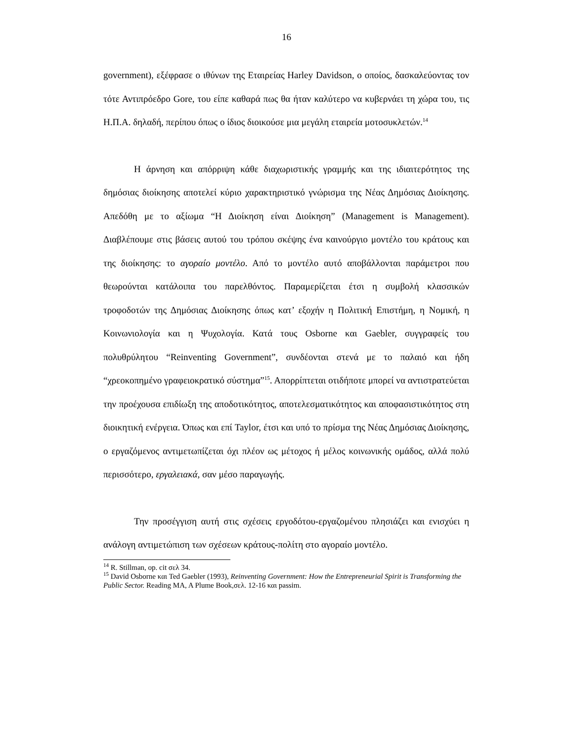16
government), εξέφρασε ο ιθύνων της Εταιρείας Harley Davidson, ο οποίος, δασκαλεύοντας τον τότε Αντιπρόεδρο Gore, του είπε καθαρά πως θα ήταν καλύτερο να κυβερνάει τη χώρα του, τις Η.Π.Α. δηλαδή, περίπου όπως ο ίδιος διοικούσε μια μεγάλη εταιρεία μοτοσυκλετών.<sup>14</sup>
Η άρνηση και απόρριψη κάθε διαχωριστικής γραμμής και της ιδιαιτερότητος της δημόσιας διοίκησης αποτελεί κύριο χαρακτηριστικό γνώρισμα της Νέας Δημόσιας Διοίκησης. Απεδόθη με το αξίωμα “Η Διοίκηση είναι Διοίκηση” (Management is Management). Διαβλέπουμε στις βάσεις αυτού του τρόπου σκέψης ένα καινούργιο μοντέλο του κράτους και της διοίκησης: το αγοραίο μοντέλο. Από το μοντέλο αυτό αποβάλλονται παράμετροι που θεωρούνται κατάλοιπα του παρελθόντος. Παραμερίζεται έτσι η συμβολή κλασσικών τροφοδοτών της Δημόσιας Διοίκησης όπως κατ’ εξοχήν η Πολιτική Επιστήμη, η Νομική, η Κοινωνιολογία και η Ψυχολογία. Κατά τους Osborne και Gaebler, συγγραφείς του πολυθρύλητου “Reinventing Government”, συνδέονται στενά με το παλαιό και ήδη “χρεοκοπημένο γραφειοκρατικό σύστημα”<sup>15</sup>. Απορρίπτεται οτιδήποτε μπορεί να αντιστρατεύεται την προέχουσα επιδίωξη της αποδοτικότητος, αποτελεσματικότητος και αποφασιστικότητος στη διοικητική ενέργεια. Όπως και επί Taylor, έτσι και υπό το πρίσμα της Νέας Δημόσιας Διοίκησης, ο εργαζόμενος αντιμετωπίζεται όχι πλέον ως μέτοχος ή μέλος κοινωνικής ομάδος, αλλά πολύ περισσότερο, εργαλειακά, σαν μέσο παραγωγής.
Την προσέγγιση αυτή στις σχέσεις εργοδότου-εργαζομένου πλησιάζει και ενισχύει η ανάλογη αντιμετώπιση των σχέσεων κράτους-πολίτη στο αγοραίο μοντέλο.
<sup>14</sup> R. Stillman, op. cit σελ 34.
<sup>15</sup> David Osborne και Ted Gaebler (1993), Reinventing Government: How the Entrepreneurial Spirit is Transforming the Public Sector. Reading MA, A Plume Book,σελ. 12-16 και passim.